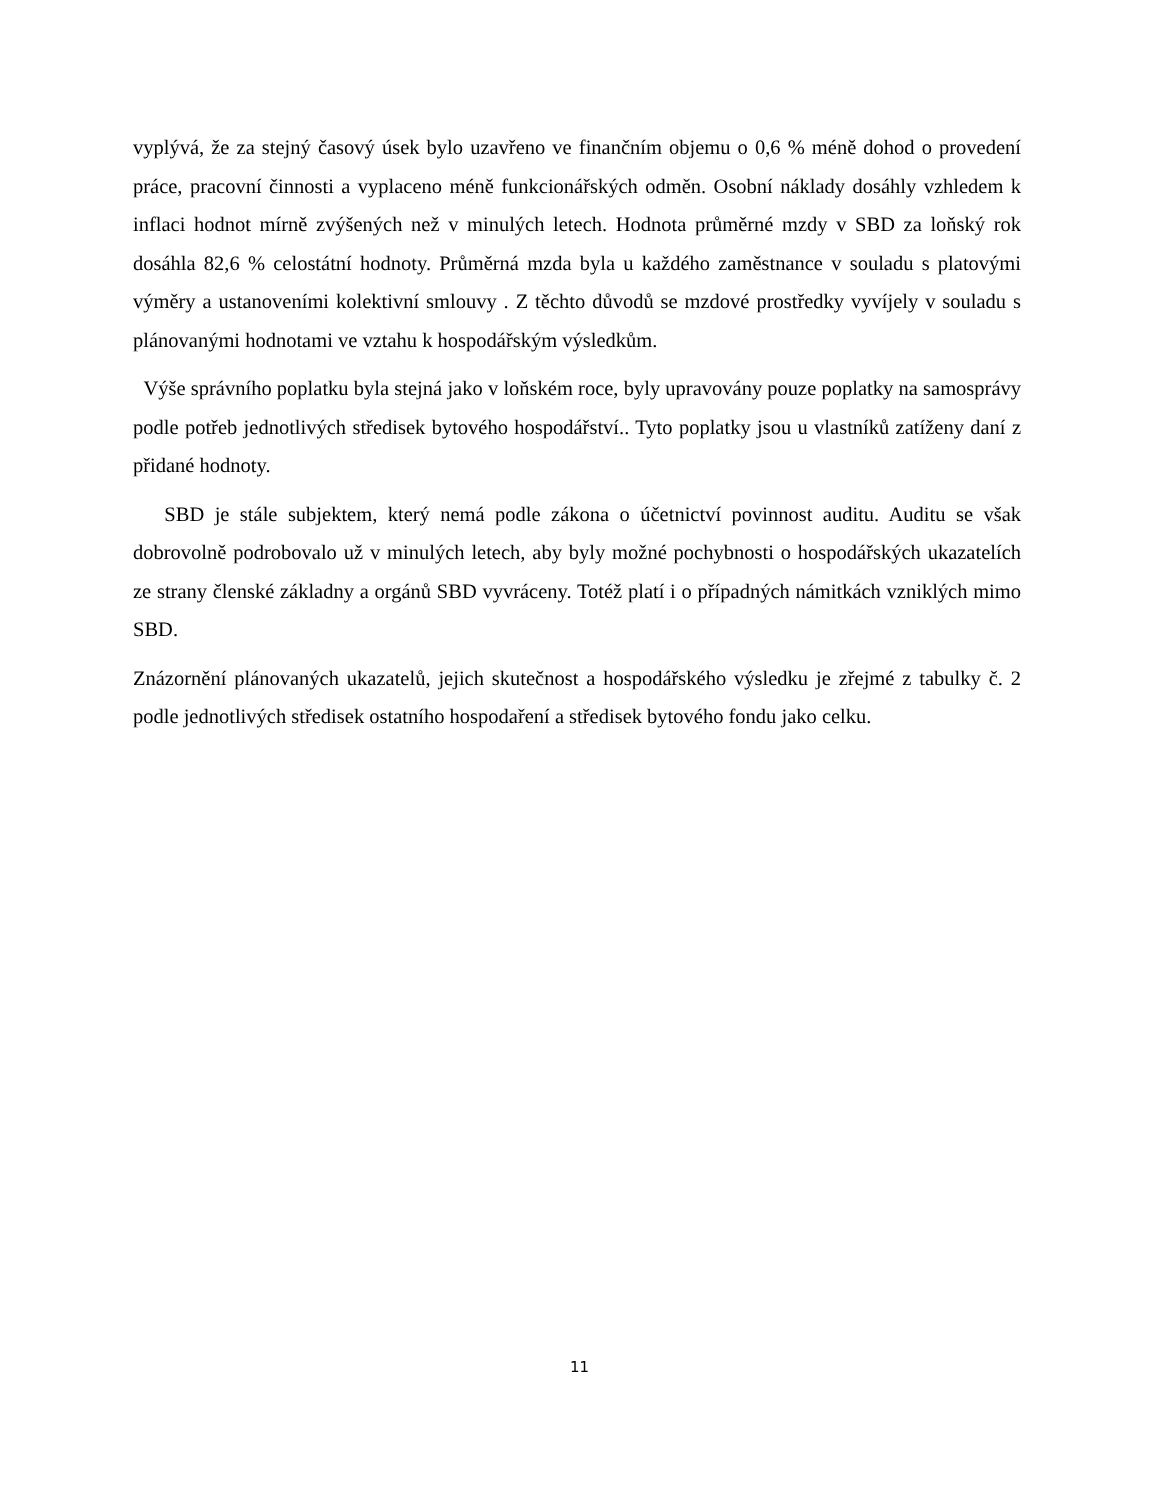vyplývá, že za stejný časový úsek bylo uzavřeno ve finančním objemu o 0,6 % méně dohod o provedení práce, pracovní činnosti a vyplaceno méně funkcionářských odměn. Osobní náklady dosáhly vzhledem k inflaci hodnot mírně zvýšených než v minulých letech. Hodnota průměrné mzdy v SBD za loňský rok dosáhla 82,6 % celostátní hodnoty. Průměrná mzda byla u každého zaměstnance v souladu s platovými výměry a ustanoveními kolektivní smlouvy . Z těchto důvodů se mzdové prostředky vyvíjely v souladu s plánovanými hodnotami ve vztahu k hospodářským výsledkům.
Výše správního poplatku byla stejná jako v loňském roce, byly upravovány pouze poplatky na samosprávy podle potřeb jednotlivých středisek bytového hospodářství.. Tyto poplatky jsou u vlastníků zatíženy daní z přidané hodnoty.
SBD je stále subjektem, který nemá podle zákona o účetnictví povinnost auditu. Auditu se však dobrovolně podrobovalo už v minulých letech, aby byly možné pochybnosti o hospodářských ukazatelích ze strany členské základny a orgánů SBD vyvráceny. Totéž platí i o případných námitkách vzniklých mimo SBD.
Znázornění plánovaných ukazatelů, jejich skutečnost a hospodářského výsledku je zřejmé z tabulky č. 2 podle jednotlivých středisek ostatního hospodaření a středisek bytového fondu jako celku.
11